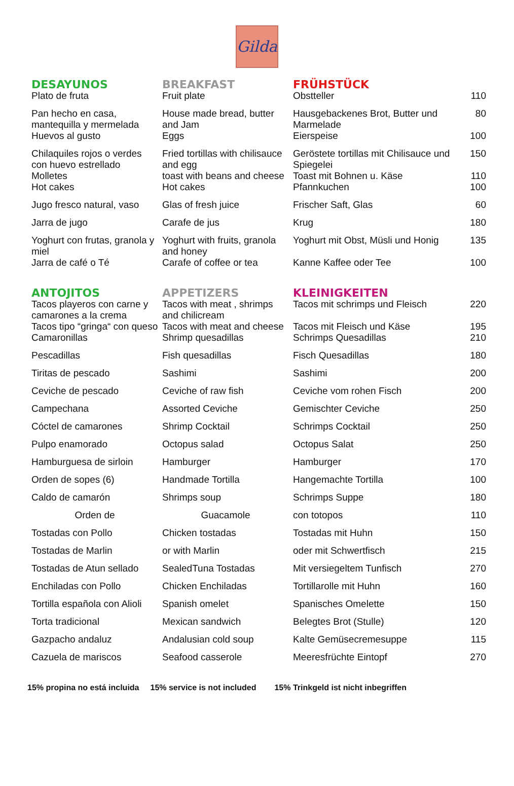Gilda
| DESAYUNOS | BREAKFAST | FRÜHSTÜCK | |
| --- | --- | --- | --- |
| Plato de fruta | Fruit plate | Obstteller | 110 |
| Pan hecho en casa, mantequilla y mermelada | House made bread, butter and Jam | Hausgebackenes Brot, Butter und Marmelade | 80 |
| Huevos al gusto | Eggs | Eierspeise | 100 |
| Chilaquiles rojos o verdes con huevo estrellado | Fried tortillas with chilisauce and egg | Geröstete tortillas mit Chilisauce und Spiegelei | 150 |
| Molletes | toast with beans and cheese | Toast mit Bohnen u. Käse | 110 |
| Hot cakes | Hot cakes | Pfannkuchen | 100 |
| Jugo fresco natural, vaso | Glas of fresh juice | Frischer Saft, Glas | 60 |
| Jarra de jugo | Carafe de jus | Krug | 180 |
| Yoghurt con frutas, granola y miel | Yoghurt with fruits, granola and honey | Yoghurt mit Obst, Müsli und Honig | 135 |
| Jarra de café o Té | Carafe of coffee or tea | Kanne Kaffee oder Tee | 100 |
| ANTOJITOS | APPETIZERS | KLEINIGKEITEN | |
| Tacos playeros con carne y camarones a la crema | Tacos with meat , shrimps and chilicream | Tacos mit schrimps und Fleisch | 220 |
| Tacos tipo “gringa“ con queso | Tacos with meat and cheese | Tacos mit Fleisch und Käse | 195 |
| Camaronillas | Shrimp quesadillas | Schrimps Quesadillas | 210 |
| Pescadillas | Fish quesadillas | Fisch Quesadillas | 180 |
| Tiritas de pescado | Sashimi | Sashimi | 200 |
| Ceviche de pescado | Ceviche of raw fish | Ceviche vom rohen Fisch | 200 |
| Campechana | Assorted Ceviche | Gemischter Ceviche | 250 |
| Cóctel de camarones | Shrimp Cocktail | Schrimps Cocktail | 250 |
| Pulpo enamorado | Octopus salad | Octopus Salat | 250 |
| Hamburguesa de sirloin | Hamburger | Hamburger | 170 |
| Orden de sopes (6) | Handmade Tortilla | Hangemachte Tortilla | 100 |
| Caldo de camarón | Shrimps soup | Schrimps Suppe | 180 |
| Orden de | Guacamole | con totopos | 110 |
| Tostadas con Pollo | Chicken tostadas | Tostadas mit Huhn | 150 |
| Tostadas de Marlin | or with Marlin | oder mit Schwertfisch | 215 |
| Tostadas de Atun sellado | SealedTuna Tostadas | Mit versiegeltem Tunfisch | 270 |
| Enchiladas con Pollo | Chicken Enchiladas | Tortillarolle mit Huhn | 160 |
| Tortilla española con Alioli | Spanish omelet | Spanisches Omelette | 150 |
| Torta tradicional | Mexican sandwich | Belegtes Brot (Stulle) | 120 |
| Gazpacho andaluz | Andalusian cold soup | Kalte Gemüsecremesuppe | 115 |
| Cazuela de mariscos | Seafood casserole | Meeresfrüchte Eintopf | 270 |
15% propina no está incluida 15% service is not included 15% Trinkgeld ist nicht inbegriffen